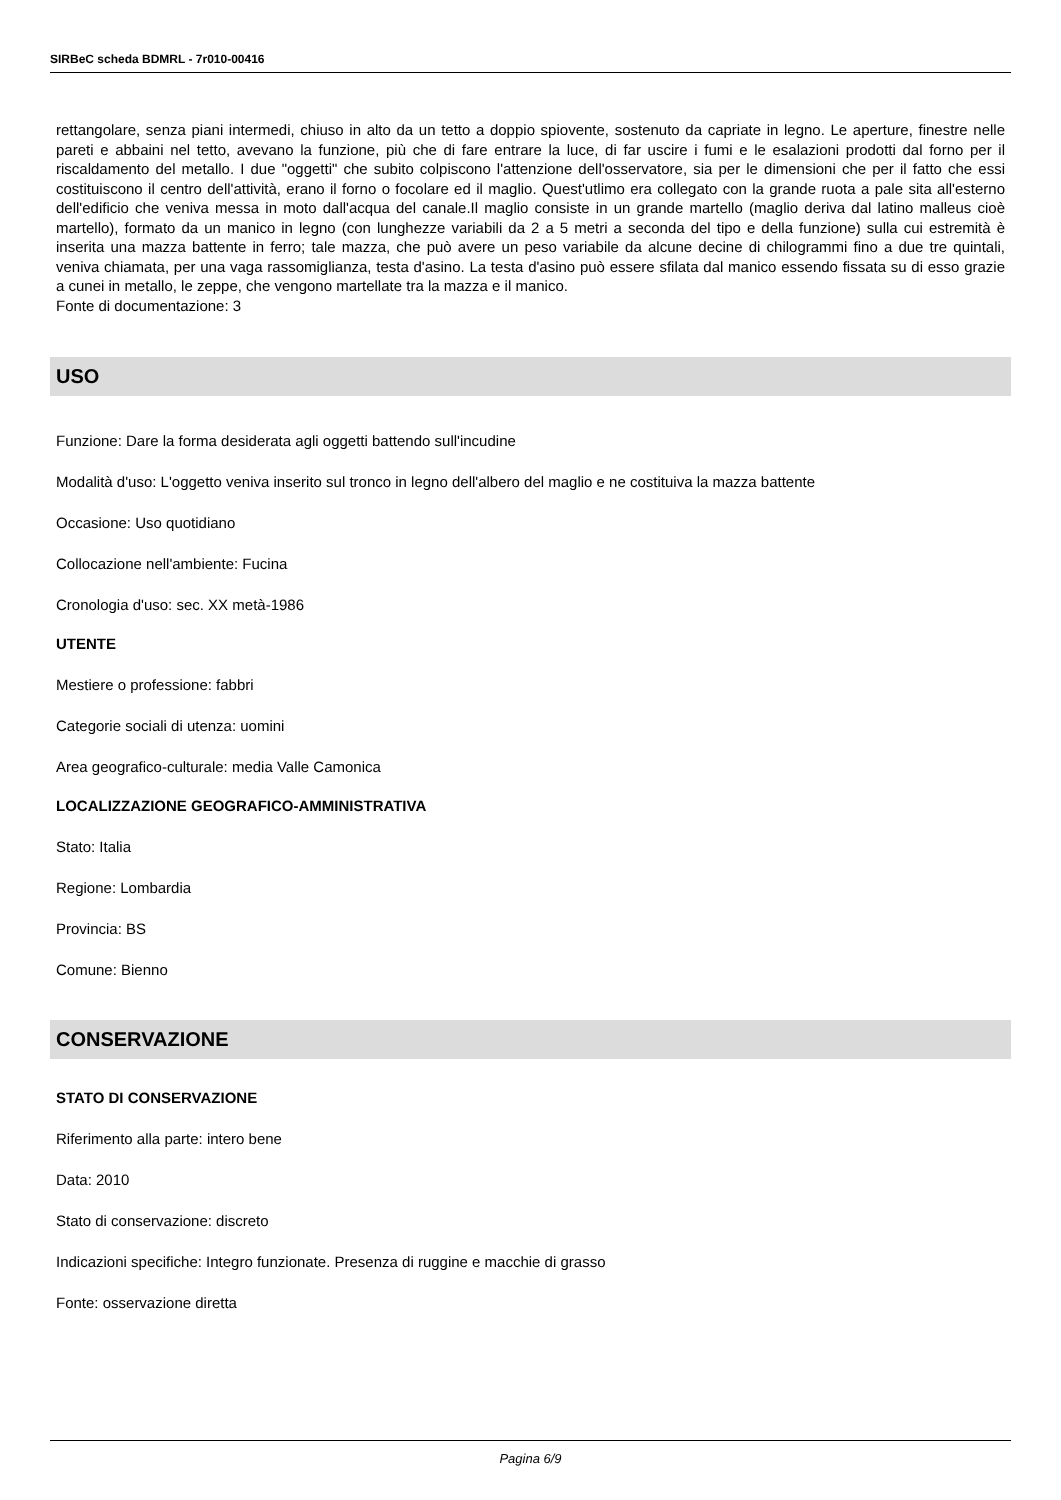SIRBeC scheda BDMRL - 7r010-00416
rettangolare, senza piani intermedi, chiuso in alto da un tetto a doppio spiovente, sostenuto da capriate in legno. Le aperture, finestre nelle pareti e abbaini nel tetto, avevano la funzione, più che di fare entrare la luce, di far uscire i fumi e le esalazioni prodotti dal forno per il riscaldamento del metallo. I due "oggetti" che subito colpiscono l'attenzione dell'osservatore, sia per le dimensioni che per il fatto che essi costituiscono il centro dell'attività, erano il forno o focolare ed il maglio. Quest'utlimo era collegato con la grande ruota a pale sita all'esterno dell'edificio che veniva messa in moto dall'acqua del canale.Il maglio consiste in un grande martello (maglio deriva dal latino malleus cioè martello), formato da un manico in legno (con lunghezze variabili da 2 a 5 metri a seconda del tipo e della funzione) sulla cui estremità è inserita una mazza battente in ferro; tale mazza, che può avere un peso variabile da alcune decine di chilogrammi fino a due tre quintali, veniva chiamata, per una vaga rassomiglianza, testa d'asino. La testa d'asino può essere sfilata dal manico essendo fissata su di esso grazie a cunei in metallo, le zeppe, che vengono martellate tra la mazza e il manico.
Fonte di documentazione: 3
USO
Funzione: Dare la forma desiderata agli oggetti battendo sull'incudine
Modalità d'uso: L'oggetto veniva inserito sul tronco in legno dell'albero del maglio e ne costituiva la mazza battente
Occasione: Uso quotidiano
Collocazione nell'ambiente: Fucina
Cronologia d'uso: sec. XX metà-1986
UTENTE
Mestiere o professione: fabbri
Categorie sociali di utenza: uomini
Area geografico-culturale: media Valle Camonica
LOCALIZZAZIONE GEOGRAFICO-AMMINISTRATIVA
Stato: Italia
Regione: Lombardia
Provincia: BS
Comune: Bienno
CONSERVAZIONE
STATO DI CONSERVAZIONE
Riferimento alla parte: intero bene
Data: 2010
Stato di conservazione: discreto
Indicazioni specifiche: Integro funzionate. Presenza di ruggine e macchie di grasso
Fonte: osservazione diretta
Pagina 6/9